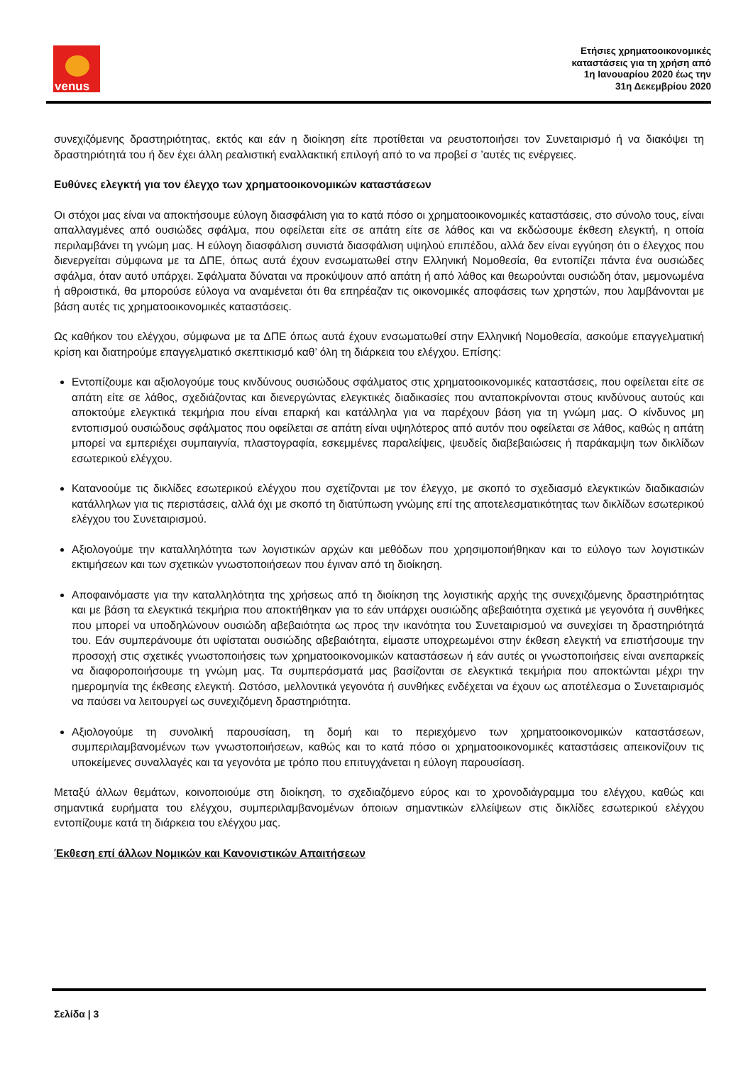venus
Ετήσιες χρηματοοικονομικές
καταστάσεις για τη χρήση από
1η Ιανουαρίου 2020 έως την
31η Δεκεμβρίου 2020
συνεχιζόμενης δραστηριότητας, εκτός και εάν η διοίκηση είτε προτίθεται να ρευστοποιήσει τον Συνεταιρισμό ή να διακόψει τη δραστηριότητά του ή δεν έχει άλλη ρεαλιστική εναλλακτική επιλογή από το να προβεί σ ’αυτές τις ενέργειες.
Ευθύνες ελεγκτή για τον έλεγχο των χρηματοοικονομικών καταστάσεων
Οι στόχοι μας είναι να αποκτήσουμε εύλογη διασφάλιση για το κατά πόσο οι χρηματοοικονομικές καταστάσεις, στο σύνολο τους, είναι απαλλαγμένες από ουσιώδες σφάλμα, που οφείλεται είτε σε απάτη είτε σε λάθος και να εκδώσουμε έκθεση ελεγκτή, η οποία περιλαμβάνει τη γνώμη μας. Η εύλογη διασφάλιση συνιστά διασφάλιση υψηλού επιπέδου, αλλά δεν είναι εγγύηση ότι ο έλεγχος που διενεργείται σύμφωνα με τα ΔΠΕ, όπως αυτά έχουν ενσωματωθεί στην Ελληνική Νομοθεσία, θα εντοπίζει πάντα ένα ουσιώδες σφάλμα, όταν αυτό υπάρχει. Σφάλματα δύναται να προκύψουν από απάτη ή από λάθος και θεωρούνται ουσιώδη όταν, μεμονωμένα ή αθροιστικά, θα μπορούσε εύλογα να αναμένεται ότι θα επηρέαζαν τις οικονομικές αποφάσεις των χρηστών, που λαμβάνονται με βάση αυτές τις χρηματοοικονομικές καταστάσεις.
Ως καθήκον του ελέγχου, σύμφωνα με τα ΔΠΕ όπως αυτά έχουν ενσωματωθεί στην Ελληνική Νομοθεσία, ασκούμε επαγγελματική κρίση και διατηρούμε επαγγελματικό σκεπτικισμό καθ’ όλη τη διάρκεια του ελέγχου. Επίσης:
Εντοπίζουμε και αξιολογούμε τους κινδύνους ουσιώδους σφάλματος στις χρηματοοικονομικές καταστάσεις, που οφείλεται είτε σε απάτη είτε σε λάθος, σχεδιάζοντας και διενεργώντας ελεγκτικές διαδικασίες που ανταποκρίνονται στους κινδύνους αυτούς και αποκτούμε ελεγκτικά τεκμήρια που είναι επαρκή και κατάλληλα για να παρέχουν βάση για τη γνώμη μας. Ο κίνδυνος μη εντοπισμού ουσιώδους σφάλματος που οφείλεται σε απάτη είναι υψηλότερος από αυτόν που οφείλεται σε λάθος, καθώς η απάτη μπορεί να εμπεριέχει συμπαιγνία, πλαστογραφία, εσκεμμένες παραλείψεις, ψευδείς διαβεβαιώσεις ή παράκαμψη των δικλίδων εσωτερικού ελέγχου.
Κατανοούμε τις δικλίδες εσωτερικού ελέγχου που σχετίζονται με τον έλεγχο, με σκοπό το σχεδιασμό ελεγκτικών διαδικασιών κατάλληλων για τις περιστάσεις, αλλά όχι με σκοπό τη διατύπωση γνώμης επί της αποτελεσματικότητας των δικλίδων εσωτερικού ελέγχου του Συνεταιρισμού.
Αξιολογούμε την καταλληλότητα των λογιστικών αρχών και μεθόδων που χρησιμοποιήθηκαν και το εύλογο των λογιστικών εκτιμήσεων και των σχετικών γνωστοποιήσεων που έγιναν από τη διοίκηση.
Αποφαινόμαστε για την καταλληλότητα της χρήσεως από τη διοίκηση της λογιστικής αρχής της συνεχιζόμενης δραστηριότητας και με βάση τα ελεγκτικά τεκμήρια που αποκτήθηκαν για το εάν υπάρχει ουσιώδης αβεβαιότητα σχετικά με γεγονότα ή συνθήκες που μπορεί να υποδηλώνουν ουσιώδη αβεβαιότητα ως προς την ικανότητα του Συνεταιρισμού να συνεχίσει τη δραστηριότητά του. Εάν συμπεράνουμε ότι υφίσταται ουσιώδης αβεβαιότητα, είμαστε υποχρεωμένοι στην έκθεση ελεγκτή να επιστήσουμε την προσοχή στις σχετικές γνωστοποιήσεις των χρηματοοικονομικών καταστάσεων ή εάν αυτές οι γνωστοποιήσεις είναι ανεπαρκείς να διαφοροποιήσουμε τη γνώμη μας. Τα συμπεράσματά μας βασίζονται σε ελεγκτικά τεκμήρια που αποκτώνται μέχρι την ημερομηνία της έκθεσης ελεγκτή. Ωστόσο, μελλοντικά γεγονότα ή συνθήκες ενδέχεται να έχουν ως αποτέλεσμα ο Συνεταιρισμός να παύσει να λειτουργεί ως συνεχιζόμενη δραστηριότητα.
Αξιολογούμε τη συνολική παρουσίαση, τη δομή και το περιεχόμενο των χρηματοοικονομικών καταστάσεων, συμπεριλαμβανομένων των γνωστοποιήσεων, καθώς και το κατά πόσο οι χρηματοοικονομικές καταστάσεις απεικονίζουν τις υποκείμενες συναλλαγές και τα γεγονότα με τρόπο που επιτυγχάνεται η εύλογη παρουσίαση.
Μεταξύ άλλων θεμάτων, κοινοποιούμε στη διοίκηση, το σχεδιαζόμενο εύρος και το χρονοδιάγραμμα του ελέγχου, καθώς και σημαντικά ευρήματα του ελέγχου, συμπεριλαμβανομένων όποιων σημαντικών ελλείψεων στις δικλίδες εσωτερικού ελέγχου εντοπίζουμε κατά τη διάρκεια του ελέγχου μας.
Έκθεση επί άλλων Νομικών και Κανονιστικών Απαιτήσεων
Σελίδα | 3